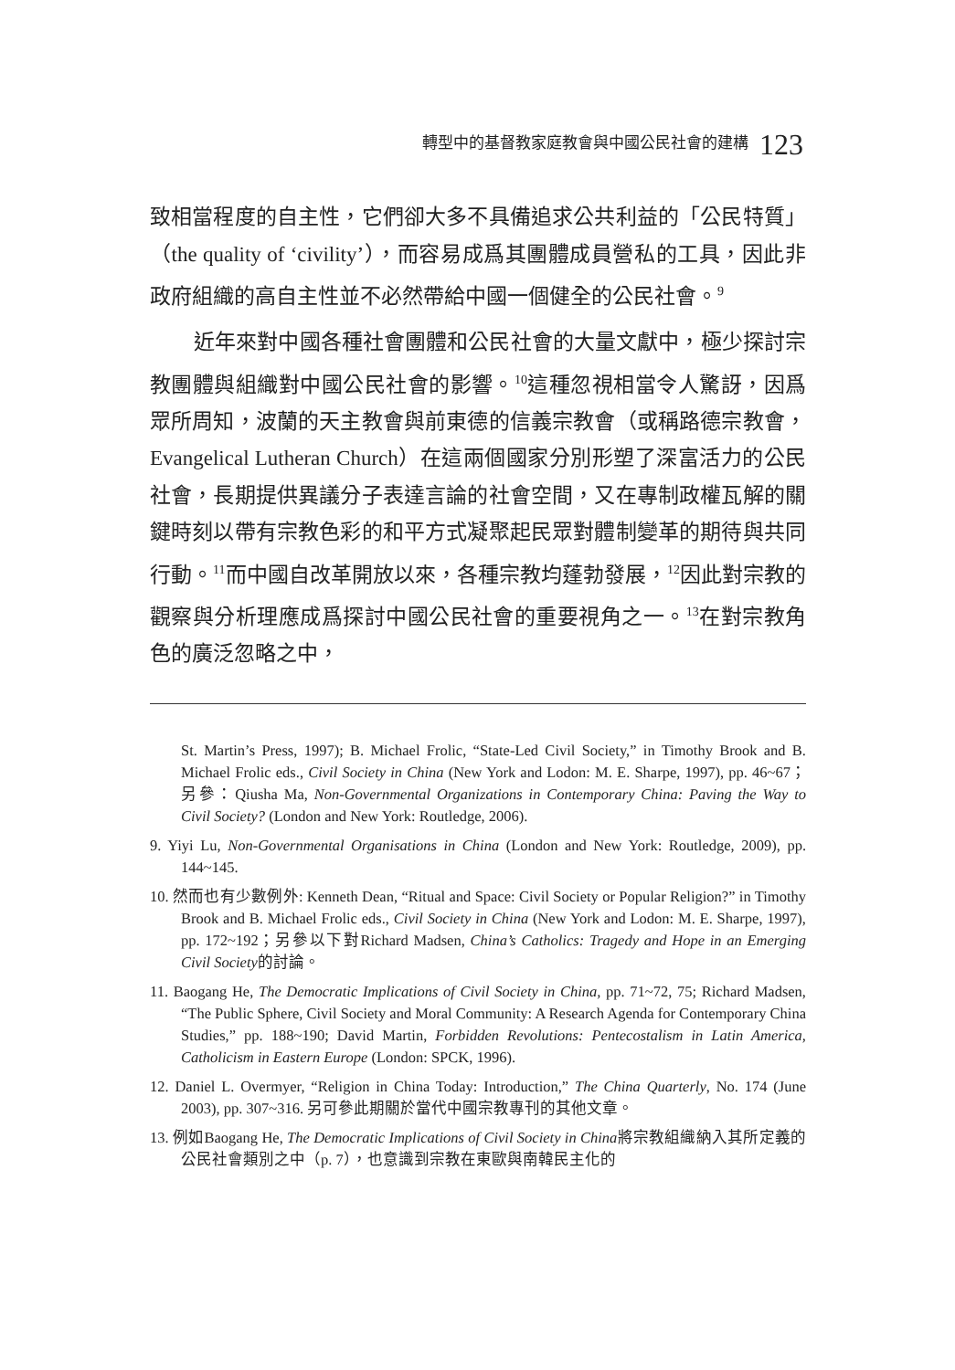轉型中的基督教家庭教會與中國公民社會的建構 123
致相當程度的自主性，它們卻大多不具備追求公共利益的「公民特質」（the quality of ‘civility’），而容易成爲其團體成員營私的工具，因此非政府組織的高自主性並不必然帶給中國一個健全的公民社會。<sup>9</sup>
近年來對中國各種社會團體和公民社會的大量文獻中，極少探討宗教團體與組織對中國公民社會的影響。<sup>10</sup>這種忽視相當令人驚訝，因爲眾所周知，波蘭的天主教會與前東德的信義宗教會（或稱路德宗教會，Evangelical Lutheran Church）在這兩個國家分別形塑了深富活力的公民社會，長期提供異議分子表達言論的社會空間，又在專制政權瓦解的關鍵時刻以帶有宗教色彩的和平方式凝聚起民眾對體制變革的期待與共同行動。<sup>11</sup>而中國自改革開放以來，各種宗教均蓬勃發展，<sup>12</sup>因此對宗教的觀察與分析理應成爲探討中國公民社會的重要視角之一。<sup>13</sup>在對宗教角色的廣泛忽略之中，
St. Martin’s Press, 1997); B. Michael Frolic, “State-Led Civil Society,” in Timothy Brook and B. Michael Frolic eds., Civil Society in China (New York and Lodon: M. E. Sharpe, 1997), pp. 46~67；另參：Qiusha Ma, Non-Governmental Organizations in Contemporary China: Paving the Way to Civil Society? (London and New York: Routledge, 2006).
9. Yiyi Lu, Non-Governmental Organisations in China (London and New York: Routledge, 2009), pp. 144~145.
10. 然而也有少數例外: Kenneth Dean, “Ritual and Space: Civil Society or Popular Religion?” in Timothy Brook and B. Michael Frolic eds., Civil Society in China (New York and Lodon: M. E. Sharpe, 1997), pp. 172~192；另參以下對Richard Madsen, China’s Catholics: Tragedy and Hope in an Emerging Civil Society的討論。
11. Baogang He, The Democratic Implications of Civil Society in China, pp. 71~72, 75; Richard Madsen, “The Public Sphere, Civil Society and Moral Community: A Research Agenda for Contemporary China Studies,” pp. 188~190; David Martin, Forbidden Revolutions: Pentecostalism in Latin America, Catholicism in Eastern Europe (London: SPCK, 1996).
12. Daniel L. Overmyer, “Religion in China Today: Introduction,” The China Quarterly, No. 174 (June 2003), pp. 307~316. 另可參此期關於當代中國宗教專刊的其他文章。
13. 例如Baogang He, The Democratic Implications of Civil Society in China將宗教組織納入其所定義的公民社會類別之中（p. 7），也意識到宗教在東歐與南韓民主化的